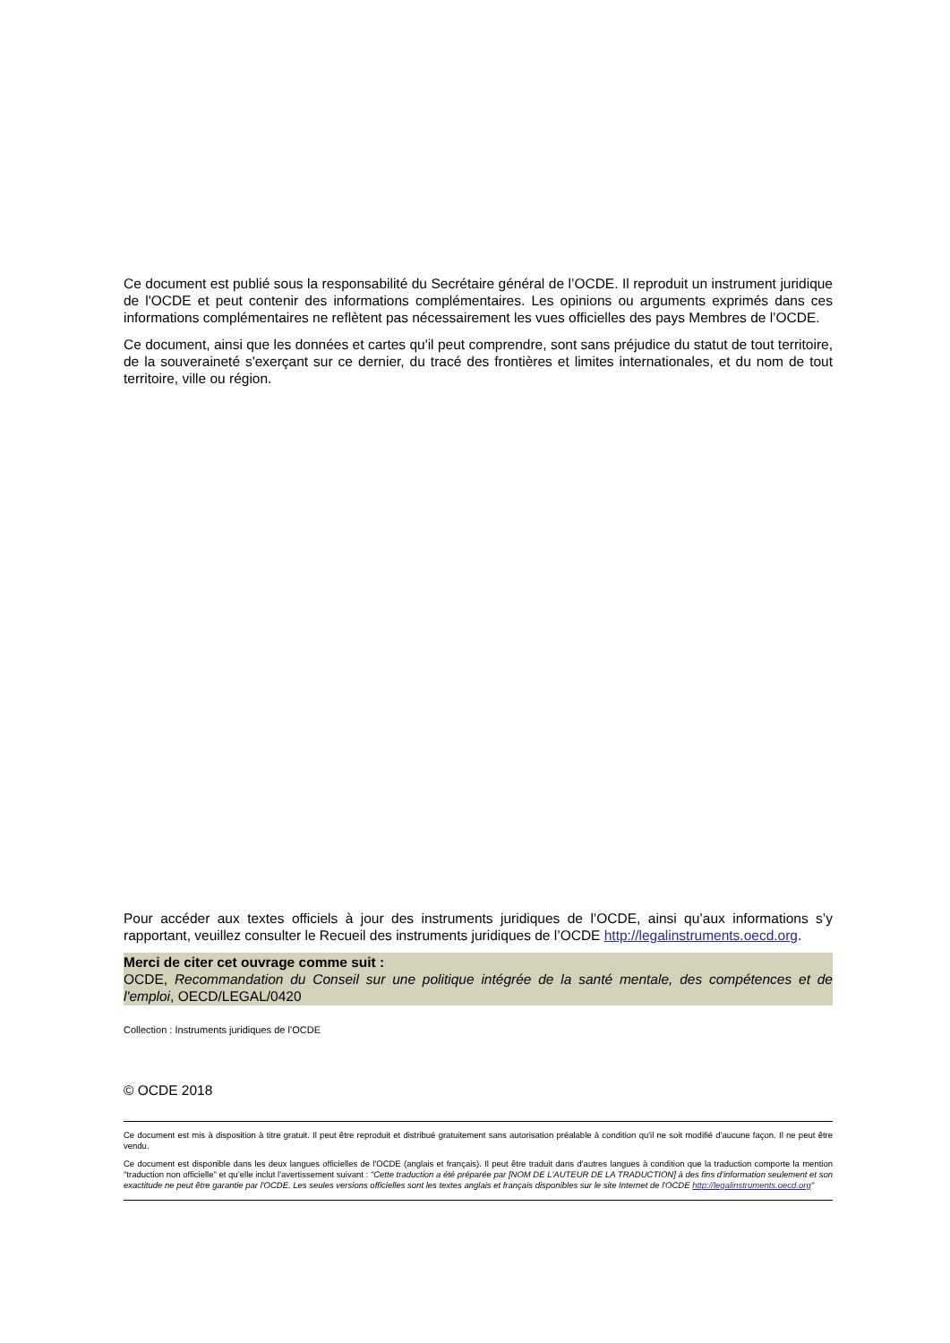Ce document est publié sous la responsabilité du Secrétaire général de l’OCDE. Il reproduit un instrument juridique de l'OCDE et peut contenir des informations complémentaires. Les opinions ou arguments exprimés dans ces informations complémentaires ne reflètent pas nécessairement les vues officielles des pays Membres de l’OCDE.
Ce document, ainsi que les données et cartes qu'il peut comprendre, sont sans préjudice du statut de tout territoire, de la souveraineté s'exerçant sur ce dernier, du tracé des frontières et limites internationales, et du nom de tout territoire, ville ou région.
Pour accéder aux textes officiels à jour des instruments juridiques de l’OCDE, ainsi qu’aux informations s’y rapportant, veuillez consulter le Recueil des instruments juridiques de l’OCDE http://legalinstruments.oecd.org.
Merci de citer cet ouvrage comme suit :
OCDE, Recommandation du Conseil sur une politique intégrée de la santé mentale, des compétences et de l'emploi, OECD/LEGAL/0420
Collection : Instruments juridiques de l’OCDE
© OCDE 2018
Ce document est mis à disposition à titre gratuit. Il peut être reproduit et distribué gratuitement sans autorisation préalable à condition qu'il ne soit modifié d'aucune façon. Il ne peut être vendu.
Ce document est disponible dans les deux langues officielles de l'OCDE (anglais et français). Il peut être traduit dans d’autres langues à condition que la traduction comporte la mention "traduction non officielle" et qu’elle inclut l'avertissement suivant : "Cette traduction a été préparée par [NOM DE L'AUTEUR DE LA TRADUCTION] à des fins d'information seulement et son exactitude ne peut être garantie par l'OCDE. Les seules versions officielles sont les textes anglais et français disponibles sur le site Internet de l'OCDE http://legalinstruments.oecd.org"